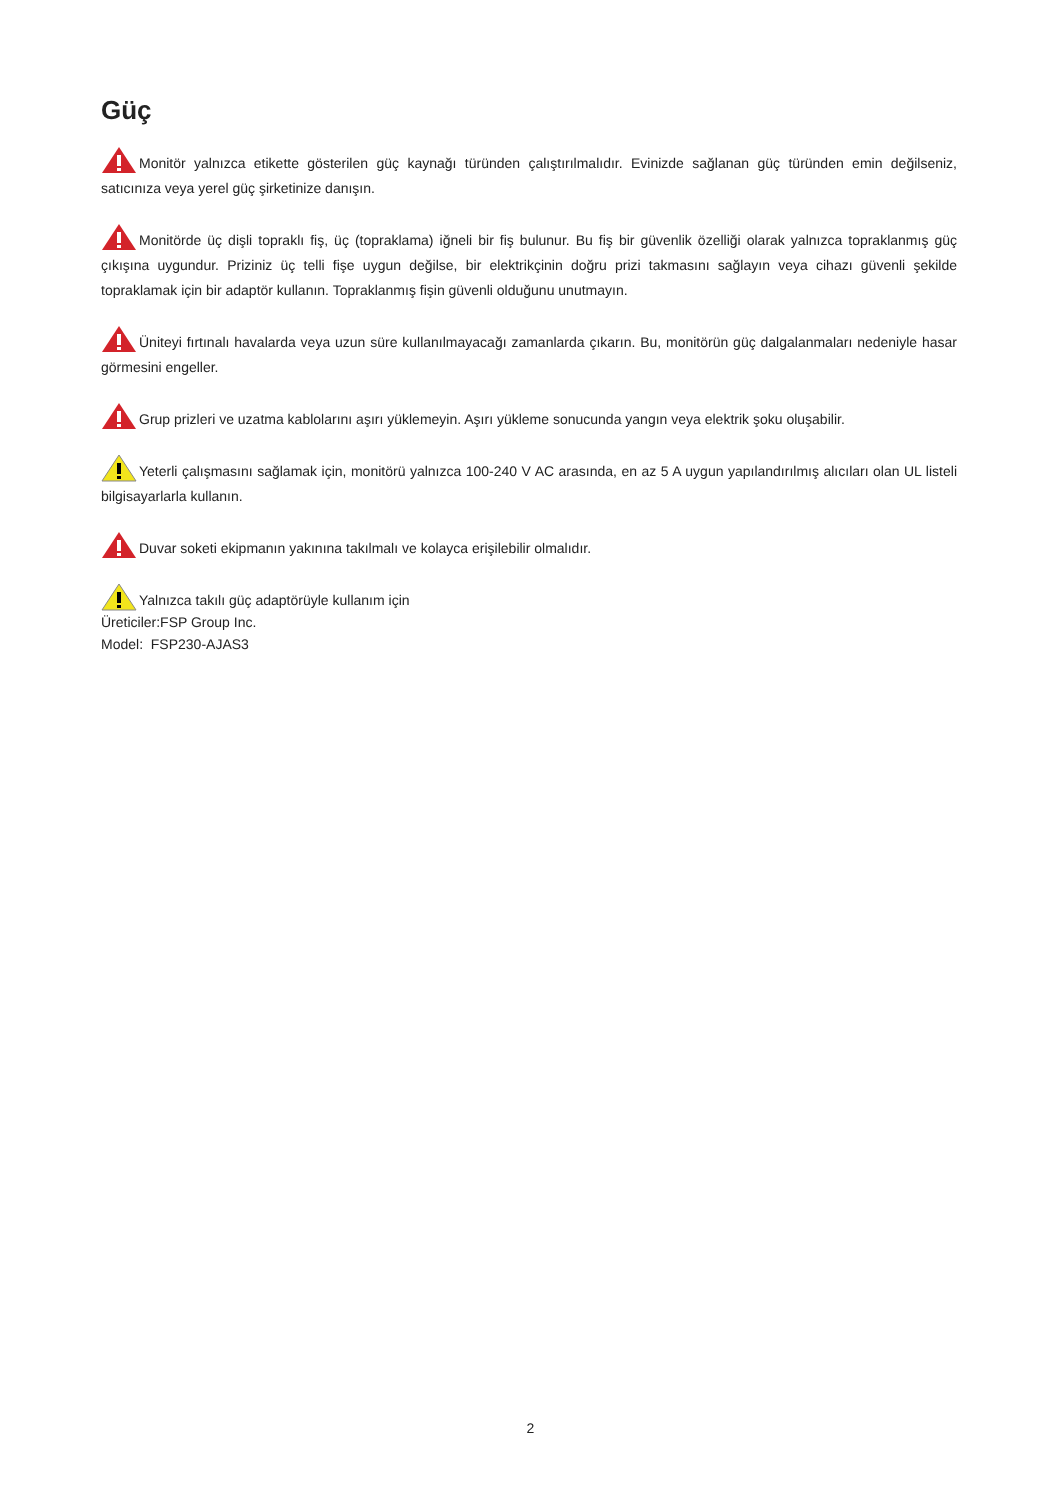Güç
Monitör yalnızca etikette gösterilen güç kaynağı türünden çalıştırılmalıdır. Evinizde sağlanan güç türünden emin değilseniz, satıcınıza veya yerel güç şirketinize danışın.
Monitörde üç dişli topraklı fiş, üç (topraklama) iğneli bir fiş bulunur. Bu fiş bir güvenlik özelliği olarak yalnızca topraklanmış güç çıkışına uygundur. Priziniz üç telli fişe uygun değilse, bir elektrikçinin doğru prizi takmasını sağlayın veya cihazı güvenli şekilde topraklamak için bir adaptör kullanın. Topraklanmış fişin güvenli olduğunu unutmayın.
Üniteyi fırtınalı havalarda veya uzun süre kullanılmayacağı zamanlarda çıkarın. Bu, monitörün güç dalgalanmaları nedeniyle hasar görmesini engeller.
Grup prizleri ve uzatma kablolarını aşırı yüklemeyin. Aşırı yükleme sonucunda yangın veya elektrik şoku oluşabilir.
Yeterli çalışmasını sağlamak için, monitörü yalnızca 100-240 V AC arasında, en az 5 A uygun yapılandırılmış alıcıları olan UL listeli bilgisayarlarla kullanın.
Duvar soketi ekipmanın yakınına takılmalı ve kolayca erişilebilir olmalıdır.
Yalnızca takılı güç adaptörüyle kullanım için
Üreticiler:FSP Group Inc.
Model: FSP230-AJAS3
2